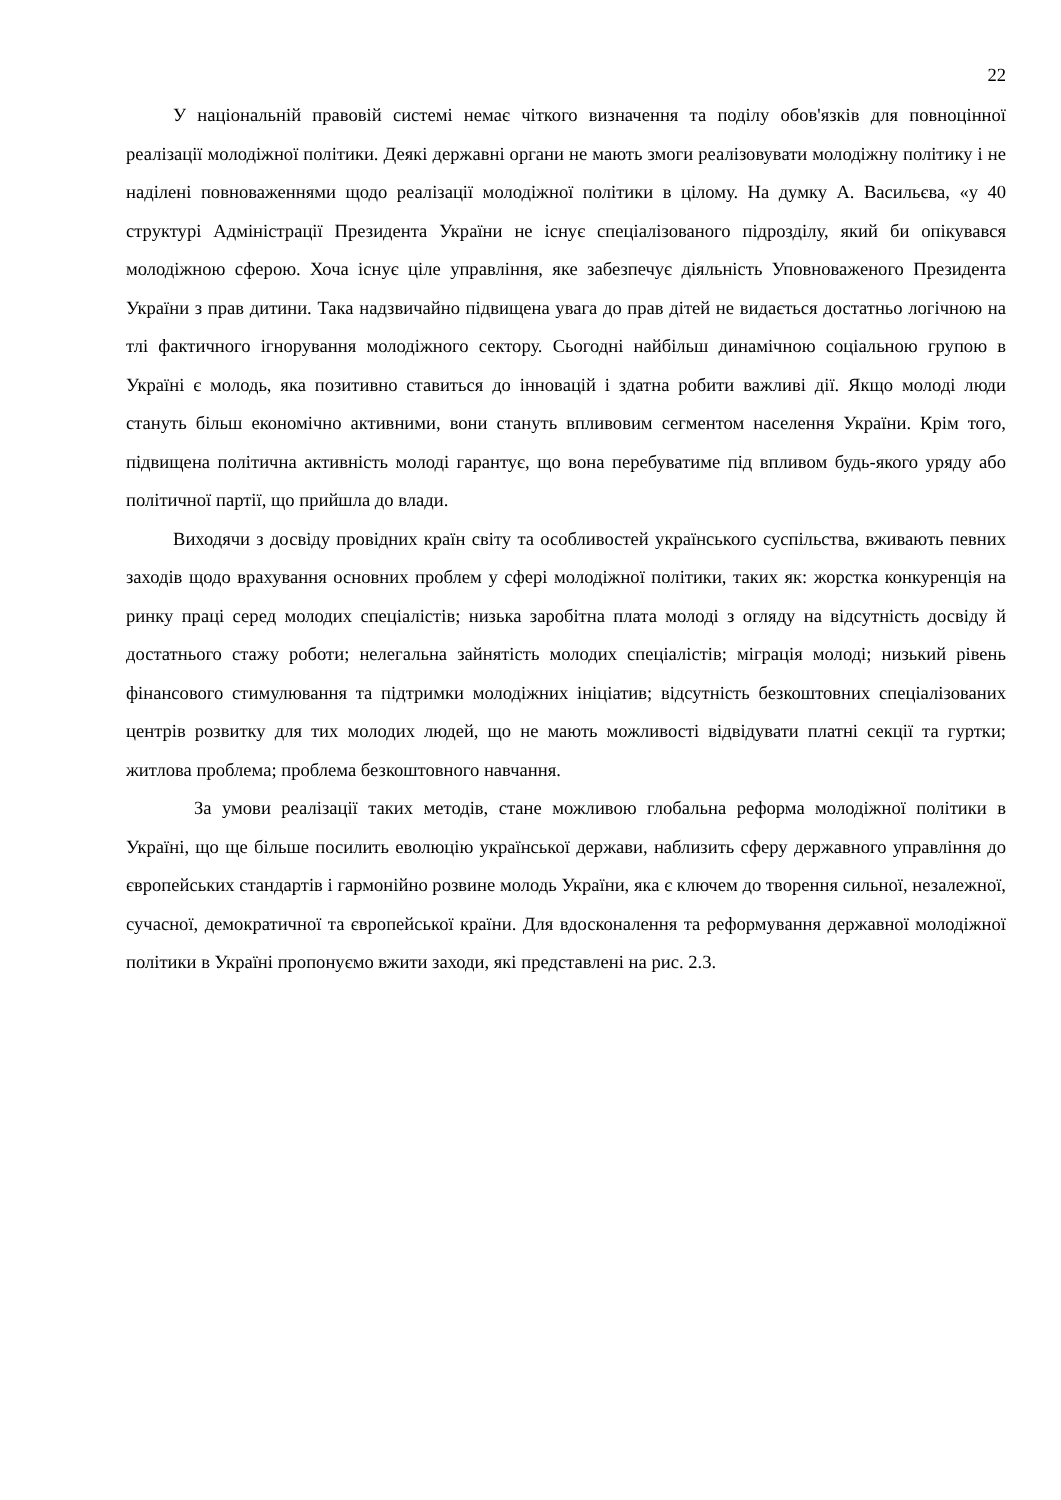22
У національній правовій системі немає чіткого визначення та поділу обов'язків для повноцінної реалізації молодіжної політики. Деякі державні органи не мають змоги реалізовувати молодіжну політику і не наділені повноваженнями щодо реалізації молодіжної політики в цілому. На думку А. Васильєва, «у 40 структурі Адміністрації Президента України не існує спеціалізованого підрозділу, який би опікувався молодіжною сферою. Хоча існує ціле управління, яке забезпечує діяльність Уповноваженого Президента України з прав дитини. Така надзвичайно підвищена увага до прав дітей не видається достатньо логічною на тлі фактичного ігнорування молодіжного сектору. Сьогодні найбільш динамічною соціальною групою в Україні є молодь, яка позитивно ставиться до інновацій і здатна робити важливі дії. Якщо молоді люди стануть більш економічно активними, вони стануть впливовим сегментом населення України. Крім того, підвищена політична активність молоді гарантує, що вона перебуватиме під впливом будь-якого уряду або політичної партії, що прийшла до влади.
Виходячи з досвіду провідних країн світу та особливостей українського суспільства, вживають певних заходів щодо врахування основних проблем у сфері молодіжної політики, таких як: жорстка конкуренція на ринку праці серед молодих спеціалістів; низька заробітна плата молоді з огляду на відсутність досвіду й достатнього стажу роботи; нелегальна зайнятість молодих спеціалістів; міграція молоді; низький рівень фінансового стимулювання та підтримки молодіжних ініціатив; відсутність безкоштовних спеціалізованих центрів розвитку для тих молодих людей, що не мають можливості відвідувати платні секції та гуртки; житлова проблема; проблема безкоштовного навчання.
За умови реалізації таких методів, стане можливою глобальна реформа молодіжної політики в Україні, що ще більше посилить еволюцію української держави, наблизить сферу державного управління до європейських стандартів і гармонійно розвине молодь України, яка є ключем до творення сильної, незалежної, сучасної, демократичної та європейської країни. Для вдосконалення та реформування державної молодіжної політики в Україні пропонуємо вжити заходи, які представлені на рис. 2.3.